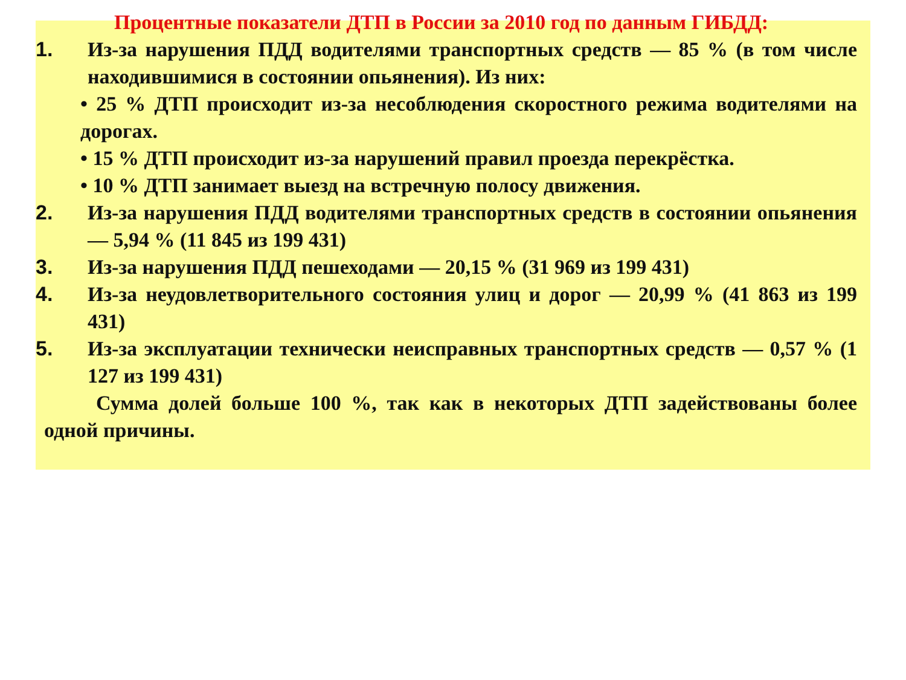Процентные показатели ДТП в России за 2010 год по данным ГИБДД:
1. Из-за нарушения ПДД водителями транспортных средств — 85 % (в том числе находившимися в состоянии опьянения). Из них:
• 25 % ДТП происходит из-за несоблюдения скоростного режима водителями на дорогах.
• 15 % ДТП происходит из-за нарушений правил проезда перекрёстка.
• 10 % ДТП занимает выезд на встречную полосу движения.
2. Из-за нарушения ПДД водителями транспортных средств в состоянии опьянения — 5,94 % (11 845 из 199 431)
3. Из-за нарушения ПДД пешеходами — 20,15 % (31 969 из 199 431)
4. Из-за неудовлетворительного состояния улиц и дорог — 20,99 % (41 863 из 199 431)
5. Из-за эксплуатации технически неисправных транспортных средств — 0,57 % (1 127 из 199 431)
Сумма долей больше 100 %, так как в некоторых ДТП задействованы более одной причины.